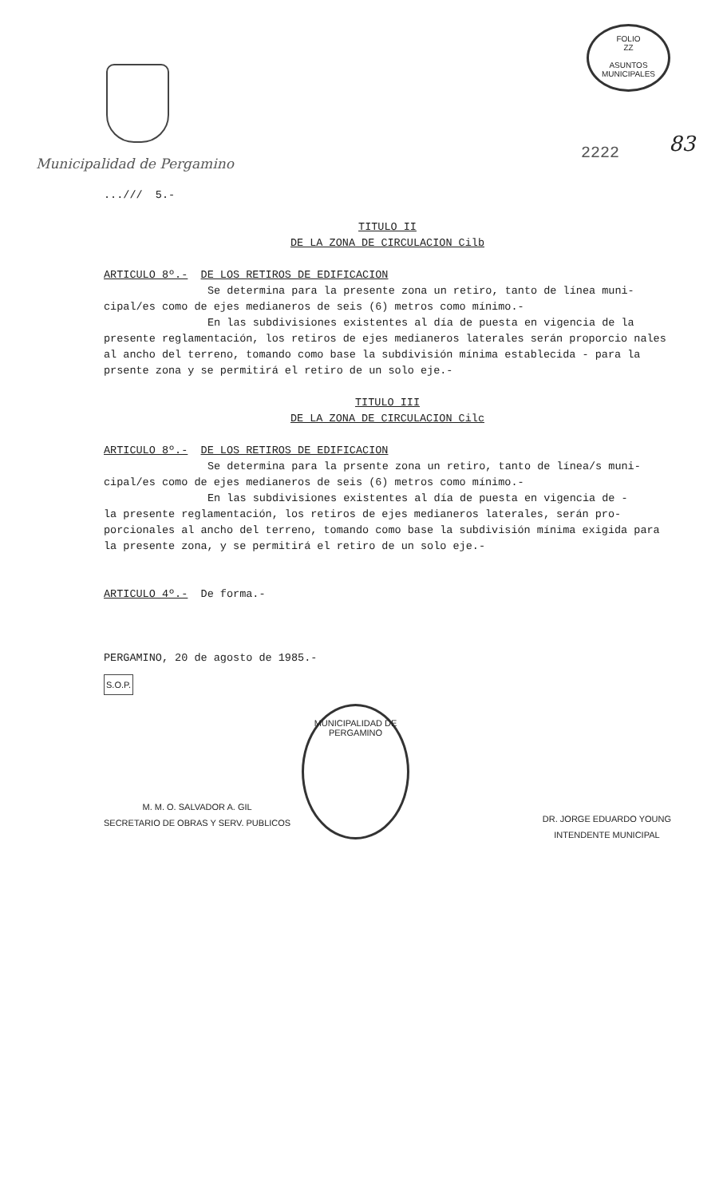FOLIO
ZZ
ASUNTOS MUNICIPALES
2222 83
Municipalidad de Pergamino
.../// 5.-
TITULO II
DE LA ZONA DE CIRCULACION Cilb
ARTICULO 8º.- DE LOS RETIROS DE EDIFICACION
Se determina para la presente zona un retiro, tanto de línea muni-
cipal/es como de ejes medianeros de seis (6) metros como mínimo.-
En las subdivisiones existentes al día de puesta en vigencia de la
presente reglamentación, los retiros de ejes medianeros laterales serán proporcio nales al ancho del terreno, tomando como base la subdivisión mínima establecida - para la prsente zona y se permitirá el retiro de un solo eje.-
TITULO III
DE LA ZONA DE CIRCULACION Cilc
ARTICULO 8º.- DE LOS RETIROS DE EDIFICACION
Se determina para la prsente zona un retiro, tanto de línea/s muni-
cipal/es como de ejes medianeros de seis (6) metros como mínimo.-
En las subdivisiones existentes al día de puesta en vigencia de -
la presente reglamentación, los retiros de ejes medianeros laterales, serán pro- porcionales al ancho del terreno, tomando como base la subdivisión mínima exigida para la presente zona, y se permitirá el retiro de un solo eje.-
ARTICULO 4º.- De forma.-
PERGAMINO, 20 de agosto de 1985.-
S.O.P.
M. M. O. SALVADOR A. GIL
SECRETARIO DE OBRAS Y SERV. PUBLICOS
DR. JORGE EDUARDO YOUNG
INTENDENTE MUNICIPAL
MUNICIPALIDAD DE PERGAMINO